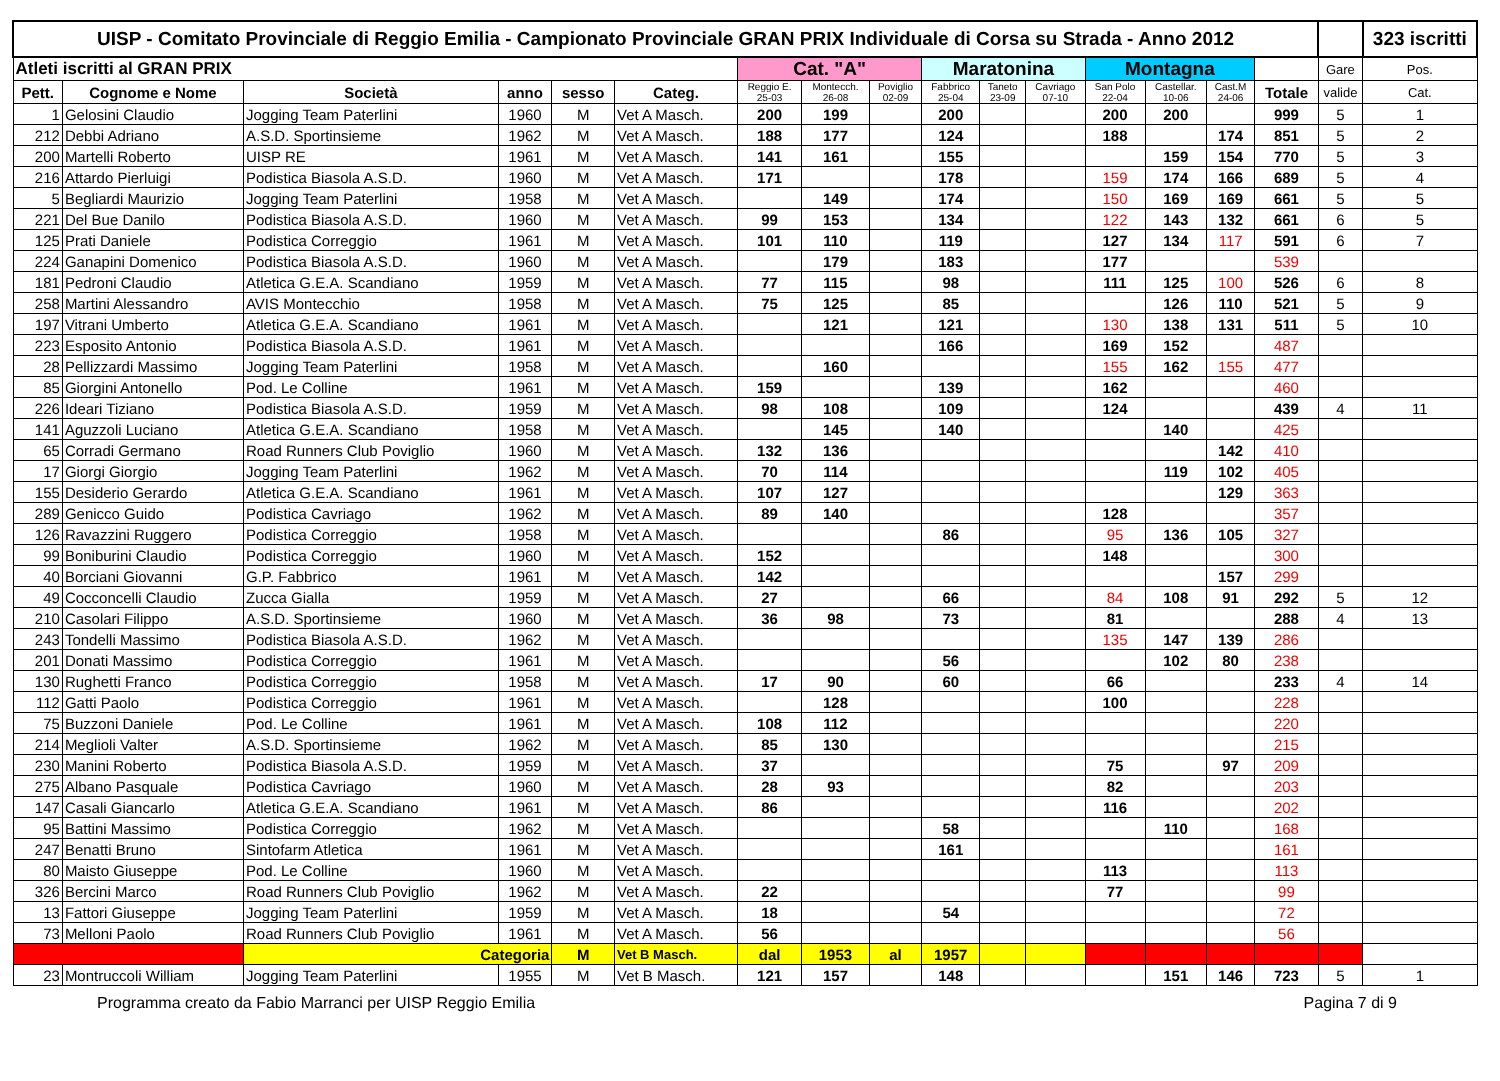| UISP - Comitato Provinciale di Reggio Emilia - Campionato Provinciale GRAN PRIX Individuale di Corsa su Strada - Anno 2012 | | | | | | | | | | | | | | | | | 323 iscritti |
| Atleti iscritti al GRAN PRIX | | | | | | Cat. "A" | | | Maratonina | | | Montagna | | | | Gare | Pos. |
| Pett. | Cognome e Nome | Società | anno | sesso | Categ. | Reggio E. 25-03 | Montecch. 26-08 | Poviglio 02-09 | Fabbrico 25-04 | Taneto 23-09 | Cavriago 07-10 | San Polo 22-04 | Castellar. 10-06 | Cast.M 24-06 | Totale | valide | Cat. |
| 1 | Gelosini Claudio | Jogging Team Paterlini | 1960 | M | Vet A Masch. | 200 | 199 | | 200 | | | 200 | 200 | | 999 | 5 | 1 |
| 212 | Debbi Adriano | A.S.D. Sportinsieme | 1962 | M | Vet A Masch. | 188 | 177 | | 124 | | | 188 | | 174 | 851 | 5 | 2 |
| 200 | Martelli Roberto | UISP RE | 1961 | M | Vet A Masch. | 141 | 161 | | 155 | | | | 159 | 154 | 770 | 5 | 3 |
| 216 | Attardo Pierluigi | Podistica Biasola A.S.D. | 1960 | M | Vet A Masch. | 171 | | | 178 | | | 159 | 174 | 166 | 689 | 5 | 4 |
| 5 | Begliardi Maurizio | Jogging Team Paterlini | 1958 | M | Vet A Masch. | | 149 | | 174 | | | 150 | 169 | 169 | 661 | 5 | 5 |
| 221 | Del Bue Danilo | Podistica Biasola A.S.D. | 1960 | M | Vet A Masch. | 99 | 153 | | 134 | | | 122 | 143 | 132 | 661 | 6 | 5 |
| 125 | Prati Daniele | Podistica Correggio | 1961 | M | Vet A Masch. | 101 | 110 | | 119 | | | 127 | 134 | 117 | 591 | 6 | 7 |
| 224 | Ganapini Domenico | Podistica Biasola A.S.D. | 1960 | M | Vet A Masch. | | 179 | | 183 | | | 177 | | | 539 | | |
| 181 | Pedroni Claudio | Atletica G.E.A. Scandiano | 1959 | M | Vet A Masch. | 77 | 115 | | 98 | | | 111 | 125 | 100 | 526 | 6 | 8 |
| 258 | Martini Alessandro | AVIS Montecchio | 1958 | M | Vet A Masch. | 75 | 125 | | 85 | | | | 126 | 110 | 521 | 5 | 9 |
| 197 | Vitrani Umberto | Atletica G.E.A. Scandiano | 1961 | M | Vet A Masch. | | 121 | | 121 | | | 130 | 138 | 131 | 511 | 5 | 10 |
| 223 | Esposito Antonio | Podistica Biasola A.S.D. | 1961 | M | Vet A Masch. | | | | 166 | | | 169 | 152 | | 487 | | |
| 28 | Pellizzardi Massimo | Jogging Team Paterlini | 1958 | M | Vet A Masch. | | 160 | | | | | 155 | 162 | 155 | 477 | | |
| 85 | Giorgini Antonello | Pod. Le Colline | 1961 | M | Vet A Masch. | 159 | | | 139 | | | 162 | | | 460 | | |
| 226 | Ideari Tiziano | Podistica Biasola A.S.D. | 1959 | M | Vet A Masch. | 98 | 108 | | 109 | | | 124 | | | 439 | 4 | 11 |
| 141 | Aguzzoli Luciano | Atletica G.E.A. Scandiano | 1958 | M | Vet A Masch. | | 145 | | 140 | | | | 140 | | 425 | | |
| 65 | Corradi Germano | Road Runners Club Poviglio | 1960 | M | Vet A Masch. | 132 | 136 | | | | | | | 142 | 410 | | |
| 17 | Giorgi Giorgio | Jogging Team Paterlini | 1962 | M | Vet A Masch. | 70 | 114 | | | | | | 119 | 102 | 405 | | |
| 155 | Desiderio Gerardo | Atletica G.E.A. Scandiano | 1961 | M | Vet A Masch. | 107 | 127 | | | | | | | 129 | 363 | | |
| 289 | Genicco Guido | Podistica Cavriago | 1962 | M | Vet A Masch. | 89 | 140 | | | | | 128 | | | 357 | | |
| 126 | Ravazzini Ruggero | Podistica Correggio | 1958 | M | Vet A Masch. | | | | 86 | | | 95 | 136 | 105 | 327 | | |
| 99 | Boniburini Claudio | Podistica Correggio | 1960 | M | Vet A Masch. | 152 | | | | | | 148 | | | 300 | | |
| 40 | Borciani Giovanni | G.P. Fabbrico | 1961 | M | Vet A Masch. | 142 | | | | | | | | 157 | 299 | | |
| 49 | Cocconcelli Claudio | Zucca Gialla | 1959 | M | Vet A Masch. | 27 | | | 66 | | | 84 | 108 | 91 | 292 | 5 | 12 |
| 210 | Casolari Filippo | A.S.D. Sportinsieme | 1960 | M | Vet A Masch. | 36 | 98 | | 73 | | | 81 | | | 288 | 4 | 13 |
| 243 | Tondelli Massimo | Podistica Biasola A.S.D. | 1962 | M | Vet A Masch. | | | | | | | 135 | 147 | 139 | 286 | | |
| 201 | Donati Massimo | Podistica Correggio | 1961 | M | Vet A Masch. | | | | 56 | | | | 102 | 80 | 238 | | |
| 130 | Rughetti Franco | Podistica Correggio | 1958 | M | Vet A Masch. | 17 | 90 | | 60 | | | 66 | | | 233 | 4 | 14 |
| 112 | Gatti Paolo | Podistica Correggio | 1961 | M | Vet A Masch. | | 128 | | | | | 100 | | | 228 | | |
| 75 | Buzzoni Daniele | Pod. Le Colline | 1961 | M | Vet A Masch. | 108 | 112 | | | | | | | | 220 | | |
| 214 | Meglioli Valter | A.S.D. Sportinsieme | 1962 | M | Vet A Masch. | 85 | 130 | | | | | | | | 215 | | |
| 230 | Manini Roberto | Podistica Biasola A.S.D. | 1959 | M | Vet A Masch. | 37 | | | | | | 75 | | 97 | 209 | | |
| 275 | Albano Pasquale | Podistica Cavriago | 1960 | M | Vet A Masch. | 28 | 93 | | | | | 82 | | | 203 | | |
| 147 | Casali Giancarlo | Atletica G.E.A. Scandiano | 1961 | M | Vet A Masch. | 86 | | | | | | 116 | | | 202 | | |
| 95 | Battini Massimo | Podistica Correggio | 1962 | M | Vet A Masch. | | | | 58 | | | | 110 | | 168 | | |
| 247 | Benatti Bruno | Sintofarm Atletica | 1961 | M | Vet A Masch. | | | | 161 | | | | | | 161 | | |
| 80 | Maisto Giuseppe | Pod. Le Colline | 1960 | M | Vet A Masch. | | | | | | | 113 | | | 113 | | |
| 326 | Bercini Marco | Road Runners Club Poviglio | 1962 | M | Vet A Masch. | 22 | | | | | | 77 | | | 99 | | |
| 13 | Fattori Giuseppe | Jogging Team Paterlini | 1959 | M | Vet A Masch. | 18 | | | 54 | | | | | | 72 | | |
| 73 | Melloni Paolo | Road Runners Club Poviglio | 1961 | M | Vet A Masch. | 56 | | | | | | | | | 56 | | |
| | | Categoria | | M | Vet B Masch. | dal | 1953 | al | 1957 | | | | | | | | |
| 23 | Montruccoli William | Jogging Team Paterlini | 1955 | M | Vet B Masch. | 121 | 157 | | 148 | | | | 151 | 146 | 723 | 5 | 1 |
Programma creato da Fabio Marranci per UISP Reggio Emilia Pagina 7 di 9